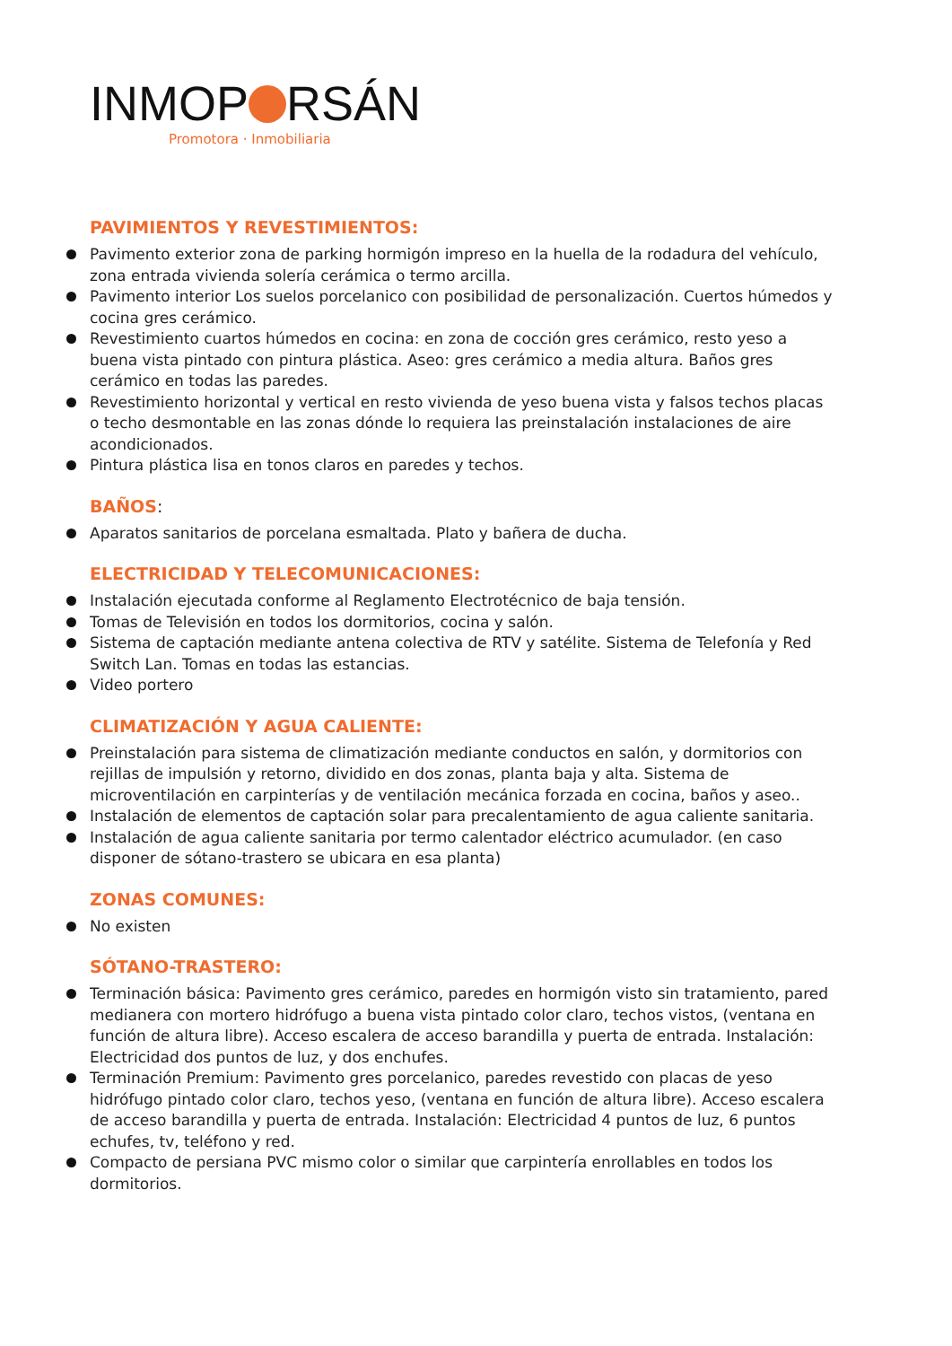INMOP RSÁN
Promotora · Inmobiliaria
PAVIMIENTOS Y REVESTIMIENTOS:
Pavimento exterior zona de parking hormigón impreso en la huella de la rodadura del vehículo, zona entrada vivienda solería cerámica o termo arcilla.
Pavimento interior Los suelos porcelanico con posibilidad de personalización. Cuertos húmedos y cocina gres cerámico.
Revestimiento cuartos húmedos en cocina: en zona de cocción gres cerámico, resto yeso a buena vista pintado con pintura plástica. Aseo: gres cerámico a media altura. Baños gres cerámico en todas las paredes.
Revestimiento horizontal y vertical en resto vivienda de yeso buena vista y falsos techos placas o techo desmontable en las zonas dónde lo requiera las preinstalación instalaciones de aire acondicionados.
Pintura plástica lisa en tonos claros en paredes y techos.
BAÑOS:
Aparatos sanitarios de porcelana esmaltada. Plato y bañera de ducha.
ELECTRICIDAD Y TELECOMUNICACIONES:
Instalación ejecutada conforme al Reglamento Electrotécnico de baja tensión.
Tomas de Televisión en todos los dormitorios, cocina y salón.
Sistema de captación mediante antena colectiva de RTV y satélite. Sistema de Telefonía y Red Switch Lan. Tomas en todas las estancias.
Video portero
CLIMATIZACIÓN Y AGUA CALIENTE:
Preinstalación para sistema de climatización mediante conductos en salón, y dormitorios con rejillas de impulsión y retorno, dividido en dos zonas, planta baja y alta. Sistema de microventilación en carpinterías y de ventilación mecánica forzada en cocina, baños y aseo..
Instalación de elementos de captación solar para precalentamiento de agua caliente sanitaria.
Instalación de agua caliente sanitaria por termo calentador eléctrico acumulador. (en caso disponer de sótano-trastero se ubicara en esa planta)
ZONAS COMUNES:
No existen
SÓTANO-TRASTERO:
Terminación básica: Pavimento gres cerámico, paredes en hormigón visto sin tratamiento, pared medianera con mortero hidrófugo a buena vista pintado color claro, techos vistos, (ventana en función de altura libre). Acceso escalera de acceso barandilla y puerta de entrada. Instalación: Electricidad dos puntos de luz, y dos enchufes.
Terminación Premium: Pavimento gres porcelanico, paredes revestido con placas de yeso hidrófugo pintado color claro, techos yeso, (ventana en función de altura libre). Acceso escalera de acceso barandilla y puerta de entrada. Instalación: Electricidad 4 puntos de luz, 6 puntos echufes, tv, teléfono y red.
Compacto de persiana PVC mismo color o similar que carpintería enrollables en todos los dormitorios.